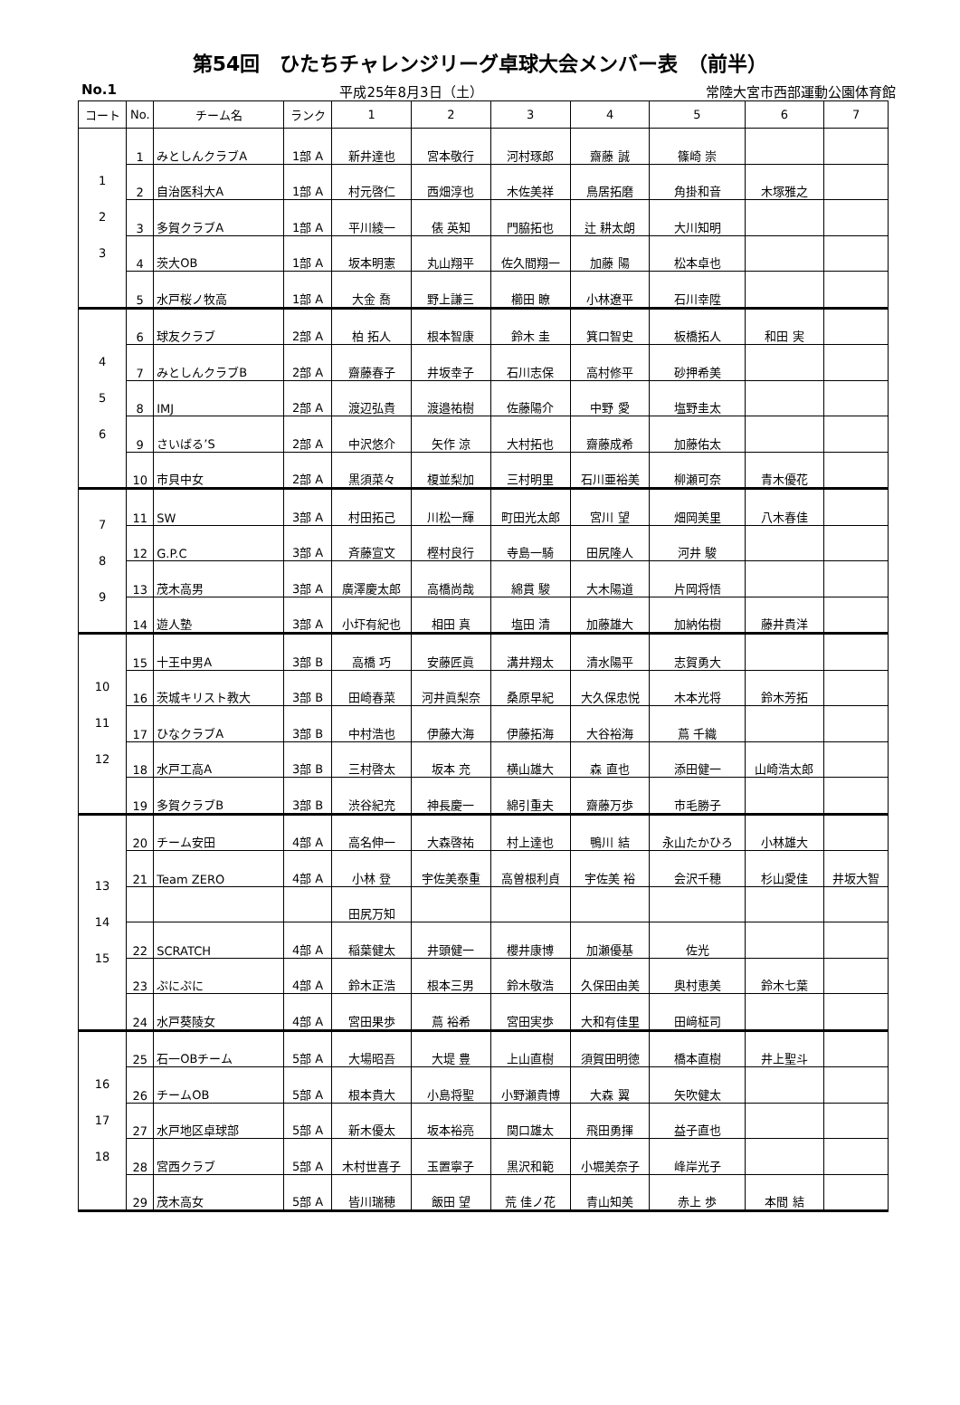第54回　ひたちチャレンジリーグ卓球大会メンバー表　（前半）
No.1 平成25年8月3日（土） 常陸大宮市西部運動公園体育館
| コート | No. | チーム名 | ランク | 1 | 2 | 3 | 4 | 5 | 6 | 7 |
| --- | --- | --- | --- | --- | --- | --- | --- | --- | --- | --- |
| 1 2 3 | 1 | みとしんクラブA | 1部 A | 新井達也 | 宮本敬行 | 河村琢郎 | 齋藤 誠 | 篠崎 崇 | | |
| | 2 | 自治医科大A | 1部 A | 村元啓仁 | 西畑淳也 | 木佐美祥 | 鳥居拓磨 | 角掛和音 | 木塚雅之 | |
| | 3 | 多賀クラブA | 1部 A | 平川綾一 | 俵 英知 | 門脇拓也 | 辻 耕太朗 | 大川知明 | | |
| | 4 | 茨大OB | 1部 A | 坂本明憲 | 丸山翔平 | 佐久間翔一 | 加藤 陽 | 松本卓也 | | |
| | 5 | 水戸桜ノ牧高 | 1部 A | 大金 喬 | 野上謙三 | 櫛田 瞭 | 小林遼平 | 石川幸陞 | | |
| 4 5 6 | 6 | 球友クラブ | 2部 A | 柏 拓人 | 根本智康 | 鈴木 圭 | 箕口智史 | 板橋拓人 | 和田 実 | |
| | 7 | みとしんクラブB | 2部 A | 齋藤春子 | 井坂幸子 | 石川志保 | 高村修平 | 砂押希美 | | |
| | 8 | IMJ | 2部 A | 渡辺弘貴 | 渡邉祐樹 | 佐藤陽介 | 中野 愛 | 塩野圭太 | | |
| | 9 | さいばる’S | 2部 A | 中沢悠介 | 矢作 涼 | 大村拓也 | 齋藤成希 | 加藤佑太 | | |
| | 10 | 市貝中女 | 2部 A | 黒須菜々 | 榎並梨加 | 三村明里 | 石川亜裕美 | 柳瀬可奈 | 青木優花 | |
| 7 8 9 | 11 | SW | 3部 A | 村田拓己 | 川松一輝 | 町田光太郎 | 宮川 望 | 畑岡美里 | 八木春佳 | |
| | 12 | G.P.C | 3部 A | 斉藤宣文 | 樫村良行 | 寺島一騎 | 田尻隆人 | 河井 駿 | | |
| | 13 | 茂木高男 | 3部 A | 廣澤慶太郎 | 高橋尚哉 | 綿貫 駿 | 大木陽道 | 片岡将悟 | | |
| | 14 | 遊人塾 | 3部 A | 小圷有紀也 | 相田 真 | 塩田 清 | 加藤雄大 | 加納佑樹 | 藤井貴洋 | |
| 10 11 12 | 15 | 十王中男A | 3部 B | 高橋 巧 | 安藤匠眞 | 溝井翔太 | 清水陽平 | 志賀勇大 | | |
| | 16 | 茨城キリスト教大 | 3部 B | 田崎春菜 | 河井眞梨奈 | 桑原早紀 | 大久保忠悦 | 木本光将 | 鈴木芳拓 | |
| | 17 | ひなクラブA | 3部 B | 中村浩也 | 伊藤大海 | 伊藤拓海 | 大谷裕海 | 蔦 千織 | | |
| | 18 | 水戸工高A | 3部 B | 三村啓太 | 坂本 充 | 横山雄大 | 森 直也 | 添田健一 | 山崎浩太郎 | |
| | 19 | 多賀クラブB | 3部 B | 渋谷紀充 | 神長慶一 | 綿引重夫 | 齋藤万歩 | 市毛勝子 | | |
| 13 14 15 | 20 | チーム安田 | 4部 A | 高名伸一 | 大森啓祐 | 村上達也 | 鴨川 結 | 永山たかひろ | 小林雄大 | |
| | 21 | Team ZERO | 4部 A | 小林 登 | 宇佐美泰重 | 高曽根利貞 | 宇佐美 裕 | 会沢千穂 | 杉山愛佳 | 井坂大智 |
| | | | | 田尻万知 | | | | | | |
| | 22 | SCRATCH | 4部 A | 稲葉健太 | 井頭健一 | 櫻井康博 | 加瀬優基 | 佐光 | | |
| | 23 | ぷにぷに | 4部 A | 鈴木正浩 | 根本三男 | 鈴木敬浩 | 久保田由美 | 奥村恵美 | 鈴木七葉 | |
| | 24 | 水戸葵陵女 | 4部 A | 宮田果歩 | 蔦 裕希 | 宮田実歩 | 大和有佳里 | 田﨑柾司 | | |
| 16 17 18 | 25 | 石一OBチーム | 5部 A | 大場昭吾 | 大堤 豊 | 上山直樹 | 須賀田明徳 | 橋本直樹 | 井上聖斗 | |
| | 26 | チームOB | 5部 A | 根本貴大 | 小島将聖 | 小野瀬貴博 | 大森 翼 | 矢吹健太 | | |
| | 27 | 水戸地区卓球部 | 5部 A | 新木優太 | 坂本裕亮 | 関口雄太 | 飛田勇揮 | 益子直也 | | |
| | 28 | 宮西クラブ | 5部 A | 木村世喜子 | 玉置寧子 | 黒沢和範 | 小堀美奈子 | 峰岸光子 | | |
| | 29 | 茂木高女 | 5部 A | 皆川瑞穂 | 飯田 望 | 荒 佳ノ花 | 青山知美 | 赤上 歩 | 本間 結 | |